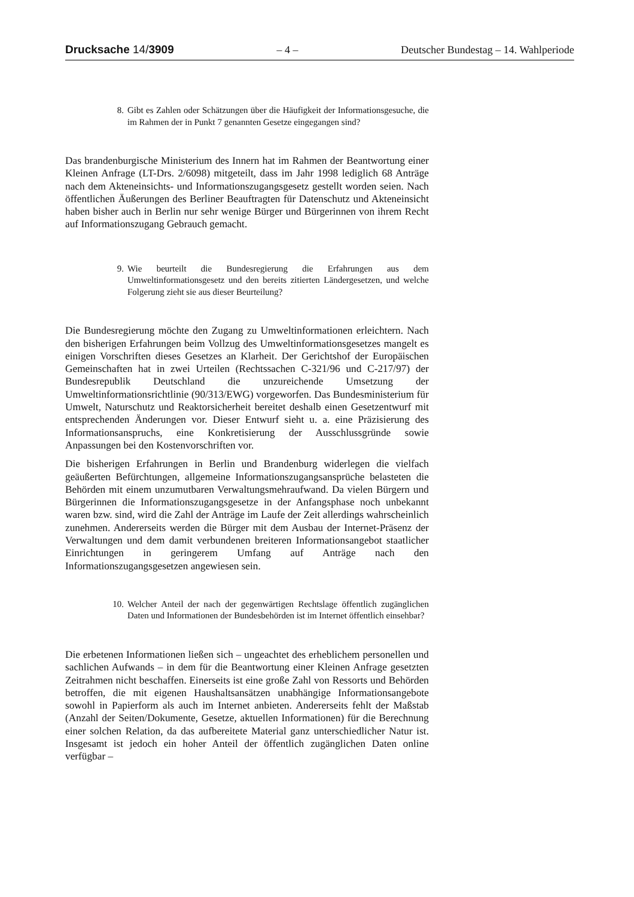Drucksache 14/3909 – 4 – Deutscher Bundestag – 14. Wahlperiode
8. Gibt es Zahlen oder Schätzungen über die Häufigkeit der Informationsgesuche, die im Rahmen der in Punkt 7 genannten Gesetze eingegangen sind?
Das brandenburgische Ministerium des Innern hat im Rahmen der Beantwortung einer Kleinen Anfrage (LT-Drs. 2/6098) mitgeteilt, dass im Jahr 1998 lediglich 68 Anträge nach dem Akteneinsichts- und Informationszugangsgesetz gestellt worden seien. Nach öffentlichen Äußerungen des Berliner Beauftragten für Datenschutz und Akteneinsicht haben bisher auch in Berlin nur sehr wenige Bürger und Bürgerinnen von ihrem Recht auf Informationszugang Gebrauch gemacht.
9. Wie beurteilt die Bundesregierung die Erfahrungen aus dem Umweltinformationsgesetz und den bereits zitierten Ländergesetzen, und welche Folgerung zieht sie aus dieser Beurteilung?
Die Bundesregierung möchte den Zugang zu Umweltinformationen erleichtern. Nach den bisherigen Erfahrungen beim Vollzug des Umweltinformationsgesetzes mangelt es einigen Vorschriften dieses Gesetzes an Klarheit. Der Gerichtshof der Europäischen Gemeinschaften hat in zwei Urteilen (Rechtssachen C-321/96 und C-217/97) der Bundesrepublik Deutschland die unzureichende Umsetzung der Umweltinformationsrichtlinie (90/313/EWG) vorgeworfen. Das Bundesministerium für Umwelt, Naturschutz und Reaktorsicherheit bereitet deshalb einen Gesetzentwurf mit entsprechenden Änderungen vor. Dieser Entwurf sieht u. a. eine Präzisierung des Informationsanspruchs, eine Konkretisierung der Ausschlussgründe sowie Anpassungen bei den Kostenvorschriften vor.
Die bisherigen Erfahrungen in Berlin und Brandenburg widerlegen die vielfach geäußerten Befürchtungen, allgemeine Informationszugangsansprüche belasteten die Behörden mit einem unzumutbaren Verwaltungsmehraufwand. Da vielen Bürgern und Bürgerinnen die Informationszugangsgesetze in der Anfangsphase noch unbekannt waren bzw. sind, wird die Zahl der Anträge im Laufe der Zeit allerdings wahrscheinlich zunehmen. Andererseits werden die Bürger mit dem Ausbau der Internet-Präsenz der Verwaltungen und dem damit verbundenen breiteren Informationsangebot staatlicher Einrichtungen in geringerem Umfang auf Anträge nach den Informationszugangsgesetzen angewiesen sein.
10. Welcher Anteil der nach der gegenwärtigen Rechtslage öffentlich zugänglichen Daten und Informationen der Bundesbehörden ist im Internet öffentlich einsehbar?
Die erbetenen Informationen ließen sich – ungeachtet des erheblichem personellen und sachlichen Aufwands – in dem für die Beantwortung einer Kleinen Anfrage gesetzten Zeitrahmen nicht beschaffen. Einerseits ist eine große Zahl von Ressorts und Behörden betroffen, die mit eigenen Haushaltsansätzen unabhängige Informationsangebote sowohl in Papierform als auch im Internet anbieten. Andererseits fehlt der Maßstab (Anzahl der Seiten/Dokumente, Gesetze, aktuellen Informationen) für die Berechnung einer solchen Relation, da das aufbereitete Material ganz unterschiedlicher Natur ist. Insgesamt ist jedoch ein hoher Anteil der öffentlich zugänglichen Daten online verfügbar –